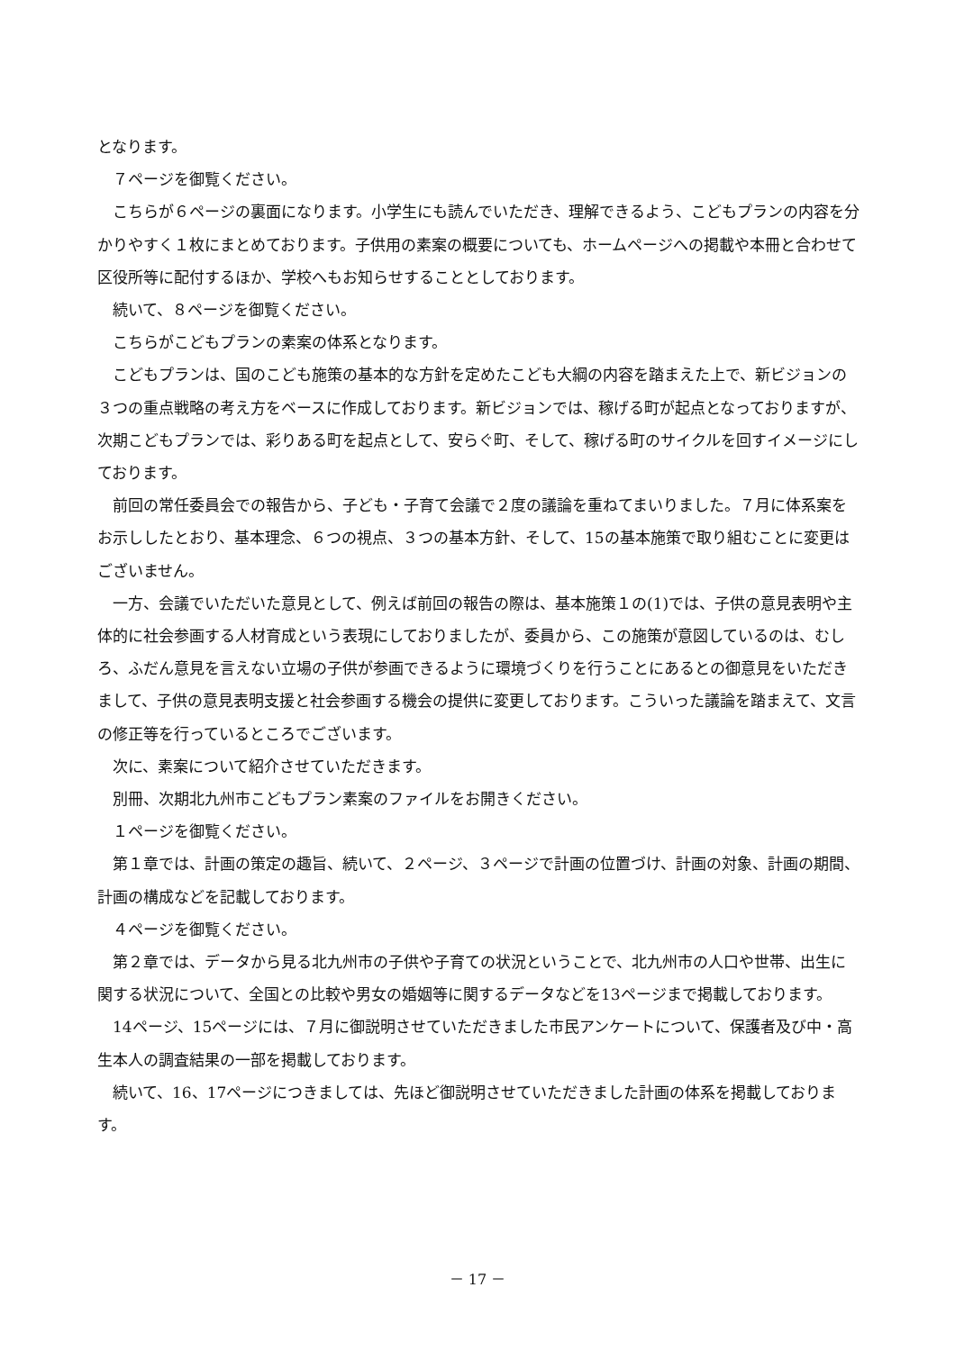となります。
７ページを御覧ください。
こちらが６ページの裏面になります。小学生にも読んでいただき、理解できるよう、こどもプランの内容を分かりやすく１枚にまとめております。子供用の素案の概要についても、ホームページへの掲載や本冊と合わせて区役所等に配付するほか、学校へもお知らせすることとしております。
続いて、８ページを御覧ください。
こちらがこどもプランの素案の体系となります。
こどもプランは、国のこども施策の基本的な方針を定めたこども大綱の内容を踏まえた上で、新ビジョンの３つの重点戦略の考え方をベースに作成しております。新ビジョンでは、稼げる町が起点となっておりますが、次期こどもプランでは、彩りある町を起点として、安らぐ町、そして、稼げる町のサイクルを回すイメージにしております。
前回の常任委員会での報告から、子ども・子育て会議で２度の議論を重ねてまいりました。７月に体系案をお示ししたとおり、基本理念、６つの視点、３つの基本方針、そして、15の基本施策で取り組むことに変更はございません。
一方、会議でいただいた意見として、例えば前回の報告の際は、基本施策１の(1)では、子供の意見表明や主体的に社会参画する人材育成という表現にしておりましたが、委員から、この施策が意図しているのは、むしろ、ふだん意見を言えない立場の子供が参画できるように環境づくりを行うことにあるとの御意見をいただきまして、子供の意見表明支援と社会参画する機会の提供に変更しております。こういった議論を踏まえて、文言の修正等を行っているところでございます。
次に、素案について紹介させていただきます。
別冊、次期北九州市こどもプラン素案のファイルをお開きください。
１ページを御覧ください。
第１章では、計画の策定の趣旨、続いて、２ページ、３ページで計画の位置づけ、計画の対象、計画の期間、計画の構成などを記載しております。
４ページを御覧ください。
第２章では、データから見る北九州市の子供や子育ての状況ということで、北九州市の人口や世帯、出生に関する状況について、全国との比較や男女の婚姻等に関するデータなどを13ページまで掲載しております。
14ページ、15ページには、７月に御説明させていただきました市民アンケートについて、保護者及び中・高生本人の調査結果の一部を掲載しております。
続いて、16、17ページにつきましては、先ほど御説明させていただきました計画の体系を掲載しております。
－ 17 －